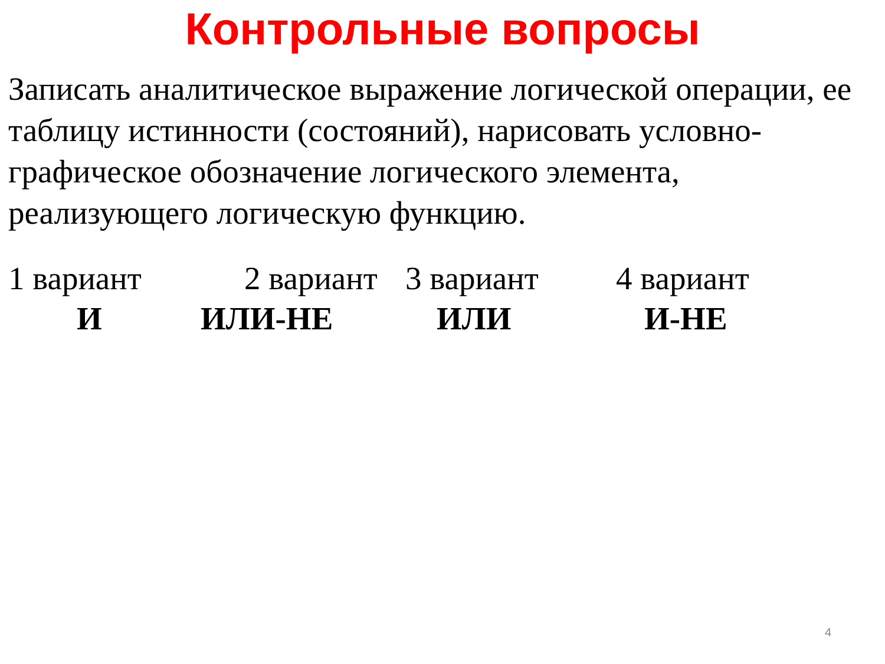Контрольные вопросы
Записать аналитическое выражение логической операции, ее таблицу истинности (состояний), нарисовать условно-графическое обозначение логического элемента, реализующего логическую функцию.
1 вариант 2 вариант 3 вариант 4 вариант
И ИЛИ-НЕ ИЛИ И-НЕ
4